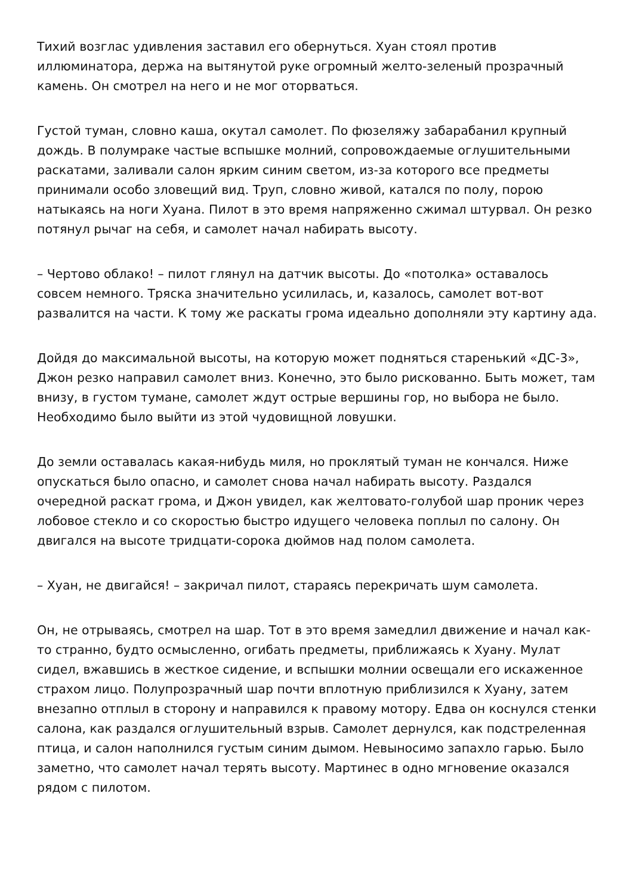Тихий возглас удивления заставил его обернуться. Хуан стоял против иллюминатора, держа на вытянутой руке огромный желто-зеленый прозрачный камень. Он смотрел на него и не мог оторваться.
Густой туман, словно каша, окутал самолет. По фюзеляжу забарабанил крупный дождь. В полумраке частые вспышке молний, сопровождаемые оглушительными раскатами, заливали салон ярким синим светом, из-за которого все предметы принимали особо зловещий вид. Труп, словно живой, катался по полу, порою натыкаясь на ноги Хуана. Пилот в это время напряженно сжимал штурвал. Он резко потянул рычаг на себя, и самолет начал набирать высоту.
– Чертово облако! – пилот глянул на датчик высоты. До «потолка» оставалось совсем немного. Тряска значительно усилилась, и, казалось, самолет вот-вот развалится на части. К тому же раскаты грома идеально дополняли эту картину ада.
Дойдя до максимальной высоты, на которую может подняться старенький «ДС-3», Джон резко направил самолет вниз. Конечно, это было рискованно. Быть может, там внизу, в густом тумане, самолет ждут острые вершины гор, но выбора не было. Необходимо было выйти из этой чудовищной ловушки.
До земли оставалась какая-нибудь миля, но проклятый туман не кончался. Ниже опускаться было опасно, и самолет снова начал набирать высоту. Раздался очередной раскат грома, и Джон увидел, как желтовато-голубой шар проник через лобовое стекло и со скоростью быстро идущего человека поплыл по салону. Он двигался на высоте тридцати-сорока дюймов над полом самолета.
– Хуан, не двигайся! – закричал пилот, стараясь перекричать шум самолета.
Он, не отрываясь, смотрел на шар. Тот в это время замедлил движение и начал как-то странно, будто осмысленно, огибать предметы, приближаясь к Хуану. Мулат сидел, вжавшись в жесткое сидение, и вспышки молнии освещали его искаженное страхом лицо. Полупрозрачный шар почти вплотную приблизился к Хуану, затем внезапно отплыл в сторону и направился к правому мотору. Едва он коснулся стенки салона, как раздался оглушительный взрыв. Самолет дернулся, как подстреленная птица, и салон наполнился густым синим дымом. Невыносимо запахло гарью. Было заметно, что самолет начал терять высоту. Мартинес в одно мгновение оказался рядом с пилотом.